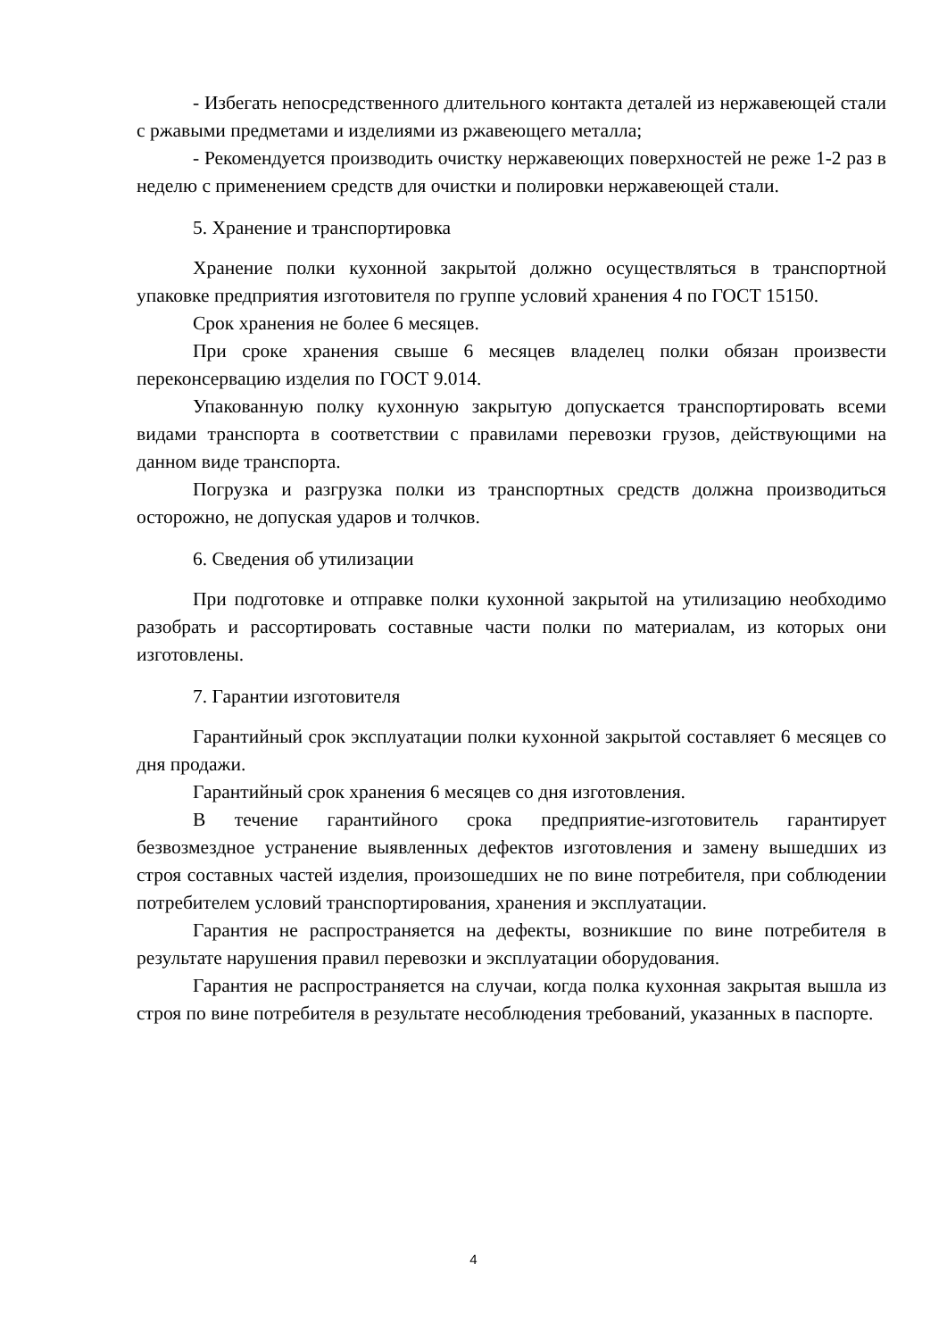- Избегать непосредственного длительного контакта деталей из нержавеющей стали с ржавыми предметами и изделиями из ржавеющего металла;
- Рекомендуется производить очистку нержавеющих поверхностей не реже 1-2 раз в неделю с применением средств для очистки и полировки нержавеющей стали.
5. Хранение и транспортировка
Хранение полки кухонной закрытой должно осуществляться в транспортной упаковке предприятия изготовителя по группе условий хранения 4 по ГОСТ 15150.
Срок хранения не более 6 месяцев.
При сроке хранения свыше 6 месяцев владелец полки обязан произвести переконсервацию изделия по ГОСТ 9.014.
Упакованную полку кухонную закрытую допускается транспортировать всеми видами транспорта в соответствии с правилами перевозки грузов, действующими на данном виде транспорта.
Погрузка и разгрузка полки из транспортных средств должна производиться осторожно, не допуская ударов и толчков.
6. Сведения об утилизации
При подготовке и отправке полки кухонной закрытой на утилизацию необходимо разобрать и рассортировать составные части полки по материалам, из которых они изготовлены.
7. Гарантии изготовителя
Гарантийный срок эксплуатации полки кухонной закрытой составляет 6 месяцев со дня продажи.
Гарантийный срок хранения 6 месяцев со дня изготовления.
В течение гарантийного срока предприятие-изготовитель гарантирует безвозмездное устранение выявленных дефектов изготовления и замену вышедших из строя составных частей изделия, произошедших не по вине потребителя, при соблюдении потребителем условий транспортирования, хранения и эксплуатации.
Гарантия не распространяется на дефекты, возникшие по вине потребителя в результате нарушения правил перевозки и эксплуатации оборудования.
Гарантия не распространяется на случаи, когда полка кухонная закрытая вышла из строя по вине потребителя в результате несоблюдения требований, указанных в паспорте.
4